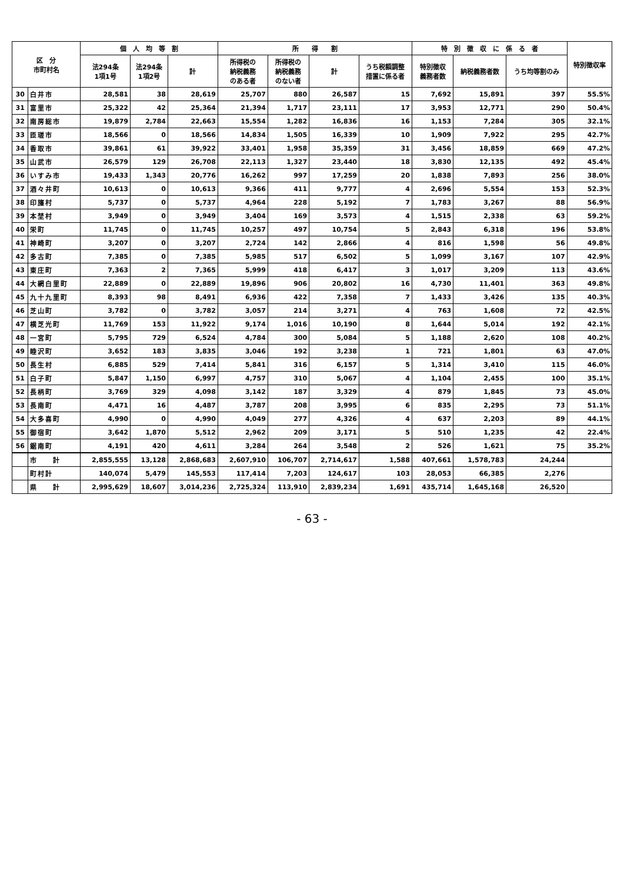| 区 分 市町村名 | | 個 人 均 等 割 | | | 所 得 割 | | | | 特 別 徴 収 に 係 る 者 | | | 特別徴収率 |
| --- | --- | --- | --- | --- | --- | --- | --- | --- | --- | --- | --- | --- |
| | | 法294条 1項1号 | 法294条 1項2号 | 計 | 所得税の 納税義務 のある者 | 所得税の 納税義務 のない者 | 計 | うち税額調整 措置に係る者 | 特別徴収 義務者数 | 納税義務者数 | うち均等割のみ | |
| 30 | 白井市 | 28,581 | 38 | 28,619 | 25,707 | 880 | 26,587 | 15 | 7,692 | 15,891 | 397 | 55.5% |
| 31 | 富里市 | 25,322 | 42 | 25,364 | 21,394 | 1,717 | 23,111 | 17 | 3,953 | 12,771 | 290 | 50.4% |
| 32 | 南房総市 | 19,879 | 2,784 | 22,663 | 15,554 | 1,282 | 16,836 | 16 | 1,153 | 7,284 | 305 | 32.1% |
| 33 | 匝瑳市 | 18,566 | 0 | 18,566 | 14,834 | 1,505 | 16,339 | 10 | 1,909 | 7,922 | 295 | 42.7% |
| 34 | 香取市 | 39,861 | 61 | 39,922 | 33,401 | 1,958 | 35,359 | 31 | 3,456 | 18,859 | 669 | 47.2% |
| 35 | 山武市 | 26,579 | 129 | 26,708 | 22,113 | 1,327 | 23,440 | 18 | 3,830 | 12,135 | 492 | 45.4% |
| 36 | いすみ市 | 19,433 | 1,343 | 20,776 | 16,262 | 997 | 17,259 | 20 | 1,838 | 7,893 | 256 | 38.0% |
| 37 | 酒々井町 | 10,613 | 0 | 10,613 | 9,366 | 411 | 9,777 | 4 | 2,696 | 5,554 | 153 | 52.3% |
| 38 | 印旛村 | 5,737 | 0 | 5,737 | 4,964 | 228 | 5,192 | 7 | 1,783 | 3,267 | 88 | 56.9% |
| 39 | 本埜村 | 3,949 | 0 | 3,949 | 3,404 | 169 | 3,573 | 4 | 1,515 | 2,338 | 63 | 59.2% |
| 40 | 栄町 | 11,745 | 0 | 11,745 | 10,257 | 497 | 10,754 | 5 | 2,843 | 6,318 | 196 | 53.8% |
| 41 | 神崎町 | 3,207 | 0 | 3,207 | 2,724 | 142 | 2,866 | 4 | 816 | 1,598 | 56 | 49.8% |
| 42 | 多古町 | 7,385 | 0 | 7,385 | 5,985 | 517 | 6,502 | 5 | 1,099 | 3,167 | 107 | 42.9% |
| 43 | 東庄町 | 7,363 | 2 | 7,365 | 5,999 | 418 | 6,417 | 3 | 1,017 | 3,209 | 113 | 43.6% |
| 44 | 大網白里町 | 22,889 | 0 | 22,889 | 19,896 | 906 | 20,802 | 16 | 4,730 | 11,401 | 363 | 49.8% |
| 45 | 九十九里町 | 8,393 | 98 | 8,491 | 6,936 | 422 | 7,358 | 7 | 1,433 | 3,426 | 135 | 40.3% |
| 46 | 芝山町 | 3,782 | 0 | 3,782 | 3,057 | 214 | 3,271 | 4 | 763 | 1,608 | 72 | 42.5% |
| 47 | 横芝光町 | 11,769 | 153 | 11,922 | 9,174 | 1,016 | 10,190 | 8 | 1,644 | 5,014 | 192 | 42.1% |
| 48 | 一宮町 | 5,795 | 729 | 6,524 | 4,784 | 300 | 5,084 | 5 | 1,188 | 2,620 | 108 | 40.2% |
| 49 | 睦沢町 | 3,652 | 183 | 3,835 | 3,046 | 192 | 3,238 | 1 | 721 | 1,801 | 63 | 47.0% |
| 50 | 長生村 | 6,885 | 529 | 7,414 | 5,841 | 316 | 6,157 | 5 | 1,314 | 3,410 | 115 | 46.0% |
| 51 | 白子町 | 5,847 | 1,150 | 6,997 | 4,757 | 310 | 5,067 | 4 | 1,104 | 2,455 | 100 | 35.1% |
| 52 | 長柄町 | 3,769 | 329 | 4,098 | 3,142 | 187 | 3,329 | 4 | 879 | 1,845 | 73 | 45.0% |
| 53 | 長南町 | 4,471 | 16 | 4,487 | 3,787 | 208 | 3,995 | 6 | 835 | 2,295 | 73 | 51.1% |
| 54 | 大多喜町 | 4,990 | 0 | 4,990 | 4,049 | 277 | 4,326 | 4 | 637 | 2,203 | 89 | 44.1% |
| 55 | 御宿町 | 3,642 | 1,870 | 5,512 | 2,962 | 209 | 3,171 | 5 | 510 | 1,235 | 42 | 22.4% |
| 56 | 鋸南町 | 4,191 | 420 | 4,611 | 3,284 | 264 | 3,548 | 2 | 526 | 1,621 | 75 | 35.2% |
| | 市 計 | 2,855,555 | 13,128 | 2,868,683 | 2,607,910 | 106,707 | 2,714,617 | 1,588 | 407,661 | 1,578,783 | 24,244 | |
| | 町村計 | 140,074 | 5,479 | 145,553 | 117,414 | 7,203 | 124,617 | 103 | 28,053 | 66,385 | 2,276 | |
| | 県 計 | 2,995,629 | 18,607 | 3,014,236 | 2,725,324 | 113,910 | 2,839,234 | 1,691 | 435,714 | 1,645,168 | 26,520 | |
- 63 -